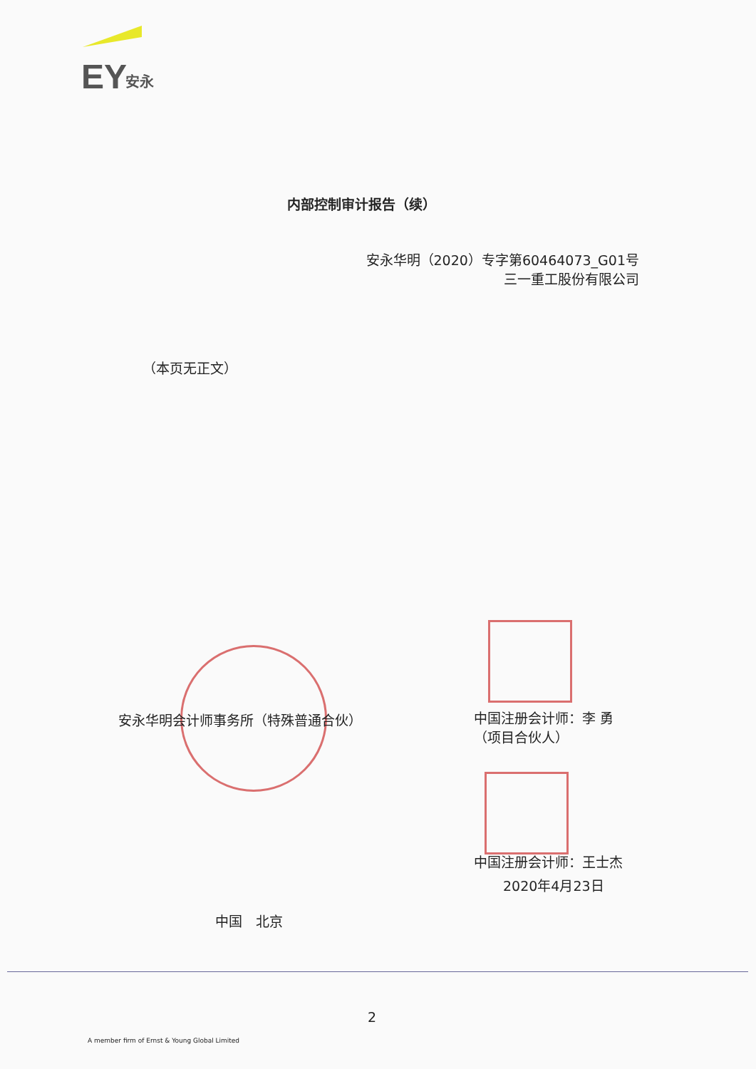EY
安永
内部控制审计报告（续）
安永华明（2020）专字第60464073_G01号
三一重工股份有限公司
（本页无正文）
安永华明会计师事务所（特殊普通合伙）
中国注册会计师：李 勇
（项目合伙人）
中国注册会计师：王士杰
2020年4月23日
中国　北京
2
A member firm of Ernst & Young Global Limited